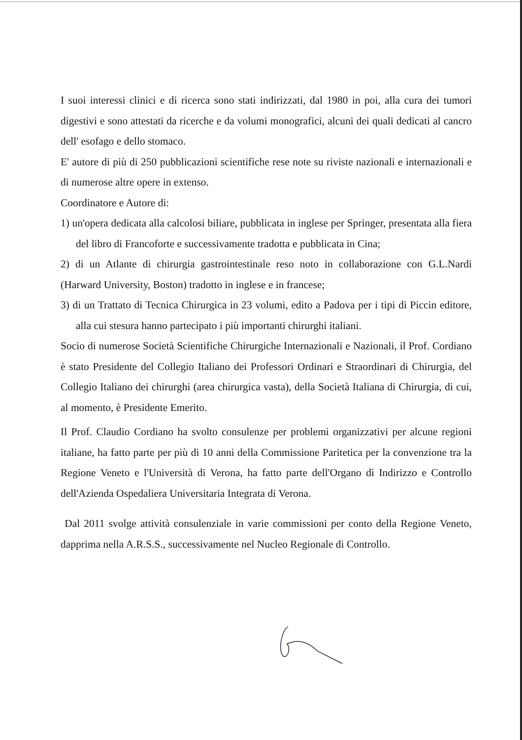I suoi interessi clinici e di ricerca sono stati indirizzati, dal 1980 in poi, alla cura dei tumori digestivi e sono attestati da ricerche e da volumi monografici, alcuni dei quali dedicati al cancro dell' esofago e dello stomaco.
E' autore di più di 250 pubblicazioni scientifiche rese note su riviste nazionali e internazionali e di numerose altre opere in extenso.
Coordinatore e Autore di:
1) un'opera dedicata alla calcolosi biliare, pubblicata in inglese per Springer, presentata alla fiera del libro di Francoforte e successivamente tradotta e pubblicata in Cina;
2) di un Atlante di chirurgia gastrointestinale reso noto in collaborazione con G.L.Nardi (Harward University, Boston) tradotto in inglese e in francese;
3) di un Trattato di Tecnica Chirurgica in 23 volumi, edito a Padova per i tipi di Piccin editore, alla cui stesura hanno partecipato i più importanti chirurghi italiani.
Socio di numerose Società Scientifiche Chirurgiche Internazionali e Nazionali, il Prof. Cordiano è stato Presidente del Collegio Italiano dei Professori Ordinari e Straordinari di Chirurgia, del Collegio Italiano dei chirurghi (area chirurgica vasta), della Società Italiana di Chirurgia, di cui, al momento, è Presidente Emerito.
Il Prof. Claudio Cordiano ha svolto consulenze per problemi organizzativi per alcune regioni italiane, ha fatto parte per più di 10 anni della Commissione Paritetica per la convenzione tra la Regione Veneto e l'Università di Verona, ha fatto parte dell'Organo di Indirizzo e Controllo dell'Azienda Ospedaliera Universitaria Integrata di Verona.
Dal 2011 svolge attività consulenziale in varie commissioni per conto della Regione Veneto, dapprima nella A.R.S.S., successivamente nel Nucleo Regionale di Controllo.